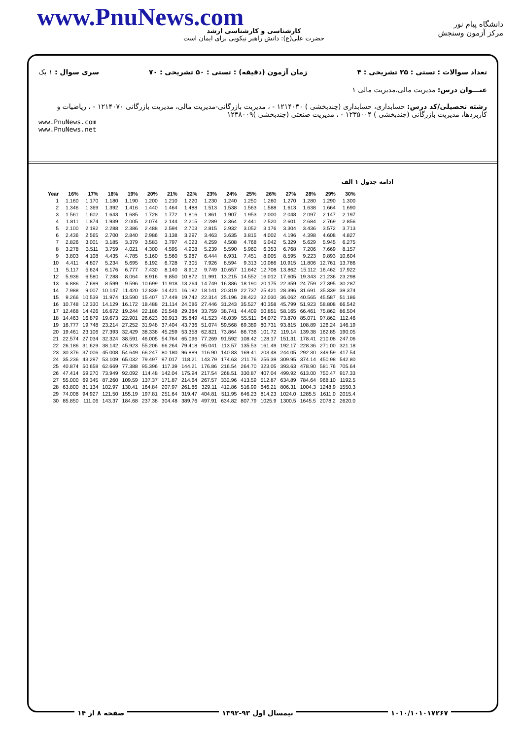www.PnuNews.com
کارشناسی و کارشناسی ارشد
حضرت علی(ع): دانش راهبر نیکویی برای ایمان است
دانشگاه پیام نور
مرکز آزمون وسنجش
تعداد سوالات : تستی : ۲۵ تشریحی : ۴ زمان آزمون (دقیقه) : تستی : ۵۰ تشریحی : ۷۰ سری سوال : ۱ یک
عنـــوان درس: مدیریت مالی،مدیریت مالی ۱
رشته تحصیلی/کد درس: حسابداری، حسابداری (چندبخشی ) ۱۲۱۴۰۳۰ - ، مدیریت بازرگانی-مدیریت مالی، مدیریت بازرگانی ۱۲۱۴۰۷۰ - ، ریاضیات و کاربردها، مدیریت بازرگانی (چندبخشی ) ۱۲۳۵۰۰۴ - ، مدیریت صنعتی (چندبخشی )۱۲۳۸۰۰۹
www.PnuNews.com
www.PnuNews.net
ادامه جدول ۱ الف
| Year | 16% | 17% | 18% | 19% | 20% | 21% | 22% | 23% | 24% | 25% | 26% | 27% | 28% | 29% | 30% |
| --- | --- | --- | --- | --- | --- | --- | --- | --- | --- | --- | --- | --- | --- | --- | --- |
| 1 | 1.160 | 1.170 | 1.180 | 1.190 | 1.200 | 1.210 | 1.220 | 1.230 | 1.240 | 1.250 | 1.260 | 1.270 | 1.280 | 1.290 | 1.300 |
| 2 | 1.346 | 1.369 | 1.392 | 1.416 | 1.440 | 1.464 | 1.488 | 1.513 | 1.538 | 1.563 | 1.588 | 1.613 | 1.638 | 1.664 | 1.690 |
| 3 | 1.561 | 1.602 | 1.643 | 1.685 | 1.728 | 1.772 | 1.816 | 1.861 | 1.907 | 1.953 | 2.000 | 2.048 | 2.097 | 2.147 | 2.197 |
| 4 | 1.811 | 1.874 | 1.939 | 2.005 | 2.074 | 2.144 | 2.215 | 2.289 | 2.364 | 2.441 | 2.520 | 2.601 | 2.684 | 2.769 | 2.856 |
| 5 | 2.100 | 2.192 | 2.288 | 2.386 | 2.488 | 2.594 | 2.703 | 2.815 | 2.932 | 3.052 | 3.176 | 3.304 | 3.436 | 3.572 | 3.713 |
| 6 | 2.436 | 2.565 | 2.700 | 2.840 | 2.986 | 3.138 | 3.297 | 3.463 | 3.635 | 3.815 | 4.002 | 4.196 | 4.398 | 4.608 | 4.827 |
| 7 | 2.826 | 3.001 | 3.185 | 3.379 | 3.583 | 3.797 | 4.023 | 4.259 | 4.508 | 4.768 | 5.042 | 5.329 | 5.629 | 5.945 | 6.275 |
| 8 | 3.278 | 3.511 | 3.759 | 4.021 | 4.300 | 4.595 | 4.908 | 5.239 | 5.590 | 5.960 | 6.353 | 6.768 | 7.206 | 7.669 | 8.157 |
| 9 | 3.803 | 4.108 | 4.435 | 4.785 | 5.160 | 5.560 | 5.987 | 6.444 | 6.931 | 7.451 | 8.005 | 8.595 | 9.223 | 9.893 | 10.604 |
| 10 | 4.411 | 4.807 | 5.234 | 5.695 | 6.192 | 6.728 | 7.305 | 7.926 | 8.594 | 9.313 | 10.086 | 10.915 | 11.806 | 12.761 | 13.786 |
| 11 | 5.117 | 5.624 | 6.176 | 6.777 | 7.430 | 8.140 | 8.912 | 9.749 | 10.657 | 11.642 | 12.708 | 13.862 | 15.112 | 16.462 | 17.922 |
| 12 | 5.936 | 6.580 | 7.288 | 8.064 | 8.916 | 9.850 | 10.872 | 11.991 | 13.215 | 14.552 | 16.012 | 17.605 | 19.343 | 21.236 | 23.298 |
| 13 | 6.886 | 7.699 | 8.599 | 9.596 | 10.699 | 11.918 | 13.264 | 14.749 | 16.386 | 18.190 | 20.175 | 22.359 | 24.759 | 27.395 | 30.287 |
| 14 | 7.988 | 9.007 | 10.147 | 11.420 | 12.839 | 14.421 | 16.182 | 18.141 | 20.319 | 22.737 | 25.421 | 28.396 | 31.691 | 35.339 | 39.374 |
| 15 | 9.266 | 10.539 | 11.974 | 13.590 | 15.407 | 17.449 | 19.742 | 22.314 | 25.196 | 28.422 | 32.030 | 36.062 | 40.565 | 45.587 | 51.186 |
| 16 | 10.748 | 12.330 | 14.129 | 16.172 | 18.488 | 21.114 | 24.086 | 27.446 | 31.243 | 35.527 | 40.358 | 45.799 | 51.923 | 58.808 | 66.542 |
| 17 | 12.468 | 14.426 | 16.672 | 19.244 | 22.186 | 25.548 | 29.384 | 33.759 | 38.741 | 44.409 | 50.851 | 58.165 | 66.461 | 75.862 | 86.504 |
| 18 | 14.463 | 16.879 | 19.673 | 22.901 | 26.623 | 30.913 | 35.849 | 41.523 | 48.039 | 55.511 | 64.072 | 73.870 | 85.071 | 97.862 | 112.46 |
| 19 | 16.777 | 19.748 | 23.214 | 27.252 | 31.948 | 37.404 | 43.736 | 51.074 | 59.568 | 69.389 | 80.731 | 93.815 | 108.89 | 126.24 | 146.19 |
| 20 | 19.461 | 23.106 | 27.393 | 32.429 | 38.338 | 45.259 | 53.358 | 62.821 | 73.864 | 86.736 | 101.72 | 119.14 | 139.38 | 162.85 | 190.05 |
| 21 | 22.574 | 27.034 | 32.324 | 38.591 | 46.005 | 54.764 | 65.096 | 77.269 | 91.592 | 108.42 | 128.17 | 151.31 | 178.41 | 210.08 | 247.06 |
| 22 | 26.186 | 31.629 | 38.142 | 45.923 | 55.206 | 66.264 | 79.418 | 95.041 | 113.57 | 135.53 | 161.49 | 192.17 | 228.36 | 271.00 | 321.18 |
| 23 | 30.376 | 37.006 | 45.008 | 54.649 | 66.247 | 80.180 | 96.889 | 116.90 | 140.83 | 169.41 | 203.48 | 244.05 | 292.30 | 349.59 | 417.54 |
| 24 | 35.236 | 43.297 | 53.109 | 65.032 | 79.497 | 97.017 | 118.21 | 143.79 | 174.63 | 211.76 | 256.39 | 309.95 | 374.14 | 450.98 | 542.80 |
| 25 | 40.874 | 50.658 | 62.669 | 77.388 | 95.396 | 117.39 | 144.21 | 176.86 | 216.54 | 264.70 | 323.05 | 393.63 | 478.90 | 581.76 | 705.64 |
| 26 | 47.414 | 59.270 | 73.949 | 92.092 | 114.48 | 142.04 | 175.94 | 217.54 | 268.51 | 330.87 | 407.04 | 499.92 | 613.00 | 750.47 | 917.33 |
| 27 | 55.000 | 69.345 | 87.260 | 109.59 | 137.37 | 171.87 | 214.64 | 267.57 | 332.96 | 413.59 | 512.87 | 634.89 | 784.64 | 968.10 | 1192.5 |
| 28 | 63.800 | 81.134 | 102.97 | 130.41 | 164.84 | 207.97 | 261.86 | 329.11 | 412.86 | 516.99 | 646.21 | 806.31 | 1004.3 | 1248.9 | 1550.3 |
| 29 | 74.008 | 94.927 | 121.50 | 155.19 | 197.81 | 251.64 | 319.47 | 404.81 | 511.95 | 646.23 | 814.23 | 1024.0 | 1285.5 | 1611.0 | 2015.4 |
| 30 | 85.850 | 111.06 | 143.37 | 184.68 | 237.38 | 304.48 | 389.76 | 497.91 | 634.82 | 807.79 | 1025.9 | 1300.5 | 1645.5 | 2078.2 | 2620.0 |
۱۰۱۰/۱۰۱۰۱۷۲۶۷ نیمسال اول ۹۳-۱۳۹۲ صفحه ۸ از ۱۴